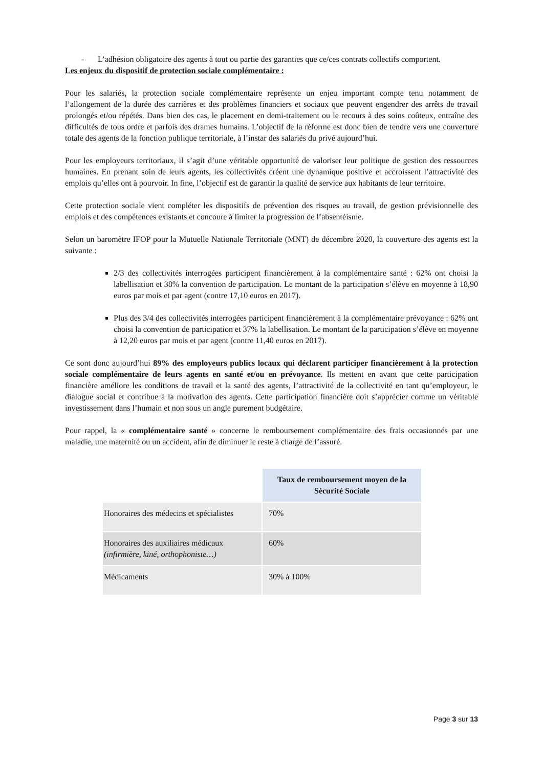- L’adhésion obligatoire des agents à tout ou partie des garanties que ce/ces contrats collectifs comportent.
Les enjeux du dispositif de protection sociale complémentaire :
Pour les salariés, la protection sociale complémentaire représente un enjeu important compte tenu notamment de l’allongement de la durée des carrières et des problèmes financiers et sociaux que peuvent engendrer des arrêts de travail prolongés et/ou répétés. Dans bien des cas, le placement en demi-traitement ou le recours à des soins coûteux, entraîne des difficultés de tous ordre et parfois des drames humains. L’objectif de la réforme est donc bien de tendre vers une couverture totale des agents de la fonction publique territoriale, à l’instar des salariés du privé aujourd’hui.
Pour les employeurs territoriaux, il s’agit d’une véritable opportunité de valoriser leur politique de gestion des ressources humaines. En prenant soin de leurs agents, les collectivités créent une dynamique positive et accroissent l’attractivité des emplois qu’elles ont à pourvoir. In fine, l’objectif est de garantir la qualité de service aux habitants de leur territoire.
Cette protection sociale vient compléter les dispositifs de prévention des risques au travail, de gestion prévisionnelle des emplois et des compétences existants et concoure à limiter la progression de l’absentéisme.
Selon un baromètre IFOP pour la Mutuelle Nationale Territoriale (MNT) de décembre 2020, la couverture des agents est la suivante :
2/3 des collectivités interrogées participent financièrement à la complémentaire santé : 62% ont choisi la labellisation et 38% la convention de participation. Le montant de la participation s’élève en moyenne à 18,90 euros par mois et par agent (contre 17,10 euros en 2017).
Plus des 3/4 des collectivités interrogées participent financièrement à la complémentaire prévoyance : 62% ont choisi la convention de participation et 37% la labellisation. Le montant de la participation s’élève en moyenne à 12,20 euros par mois et par agent (contre 11,40 euros en 2017).
Ce sont donc aujourd’hui 89% des employeurs publics locaux qui déclarent participer financièrement à la protection sociale complémentaire de leurs agents en santé et/ou en prévoyance. Ils mettent en avant que cette participation financière améliore les conditions de travail et la santé des agents, l’attractivité de la collectivité en tant qu’employeur, le dialogue social et contribue à la motivation des agents. Cette participation financière doit s’apprécier comme un véritable investissement dans l’humain et non sous un angle purement budgétaire.
Pour rappel, la « complémentaire santé » concerne le remboursement complémentaire des frais occasionnés par une maladie, une maternité ou un accident, afin de diminuer le reste à charge de l’assuré.
| | Taux de remboursement moyen de la Sécurité Sociale |
| Honoraires des médecins et spécialistes | 70% |
| Honoraires des auxiliaires médicaux (infirmière, kiné, orthophoniste…) | 60% |
| Médicaments | 30% à 100% |
Page 3 sur 13